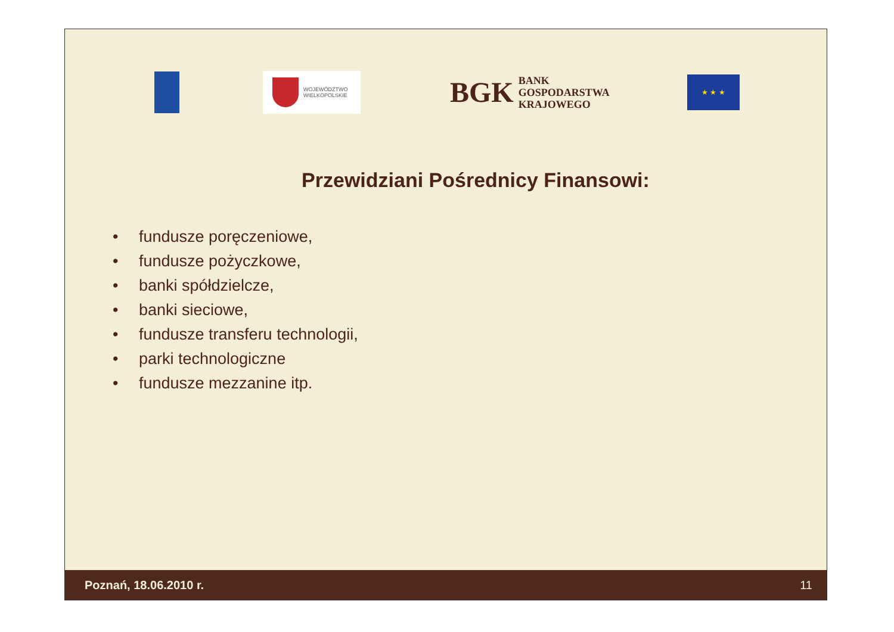WOJEWÓDZTWO
WIELKOPOLSKIE
BGK BANK
GOSPODARSTWA
KRAJOWEGO
★ ★ ★
Przewidziani Pośrednicy Finansowi:
• fundusze poręczeniowe,
• fundusze pożyczkowe,
• banki spółdzielcze,
• banki sieciowe,
• fundusze transferu technologii,
• parki technologiczne
• fundusze mezzanine itp.
Poznań, 18.06.2010 r. 11